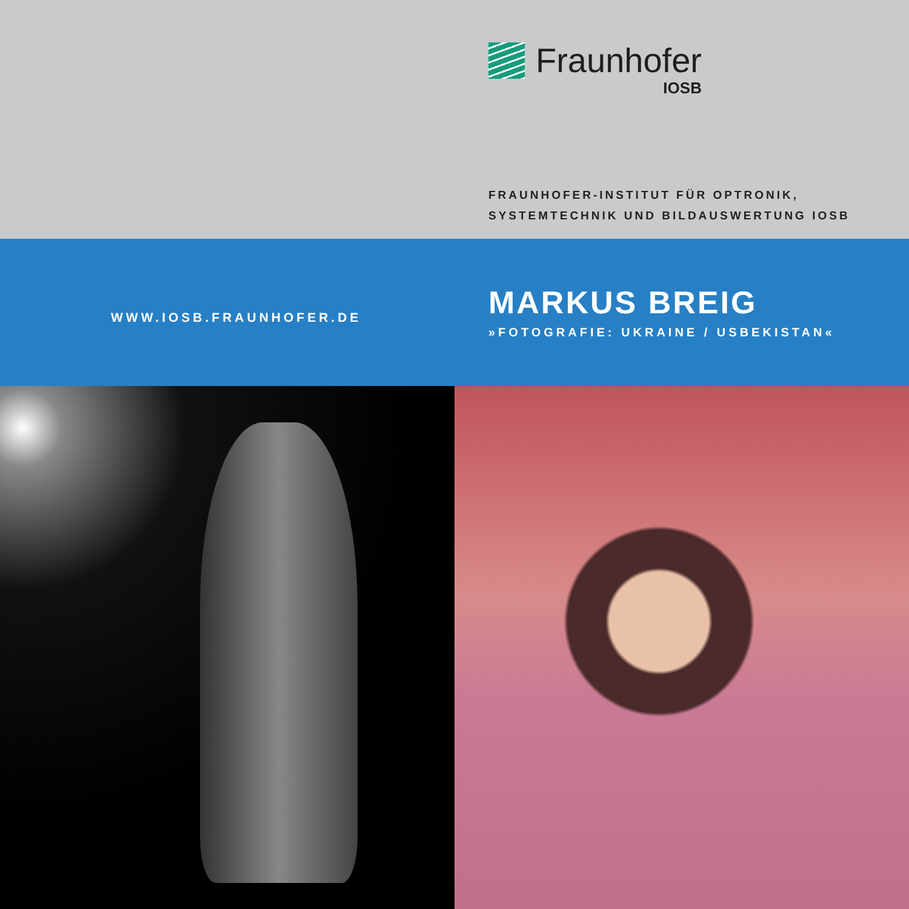Fraunhofer
IOSB
FRAUNHOFER-INSTITUT FÜR OPTRONIK,
SYSTEMTECHNIK UND BILDAUSWERTUNG IOSB
WWW.IOSB.FRAUNHOFER.DE
MARKUS BREIG
»FOTOGRAFIE: UKRAINE / USBEKISTAN«